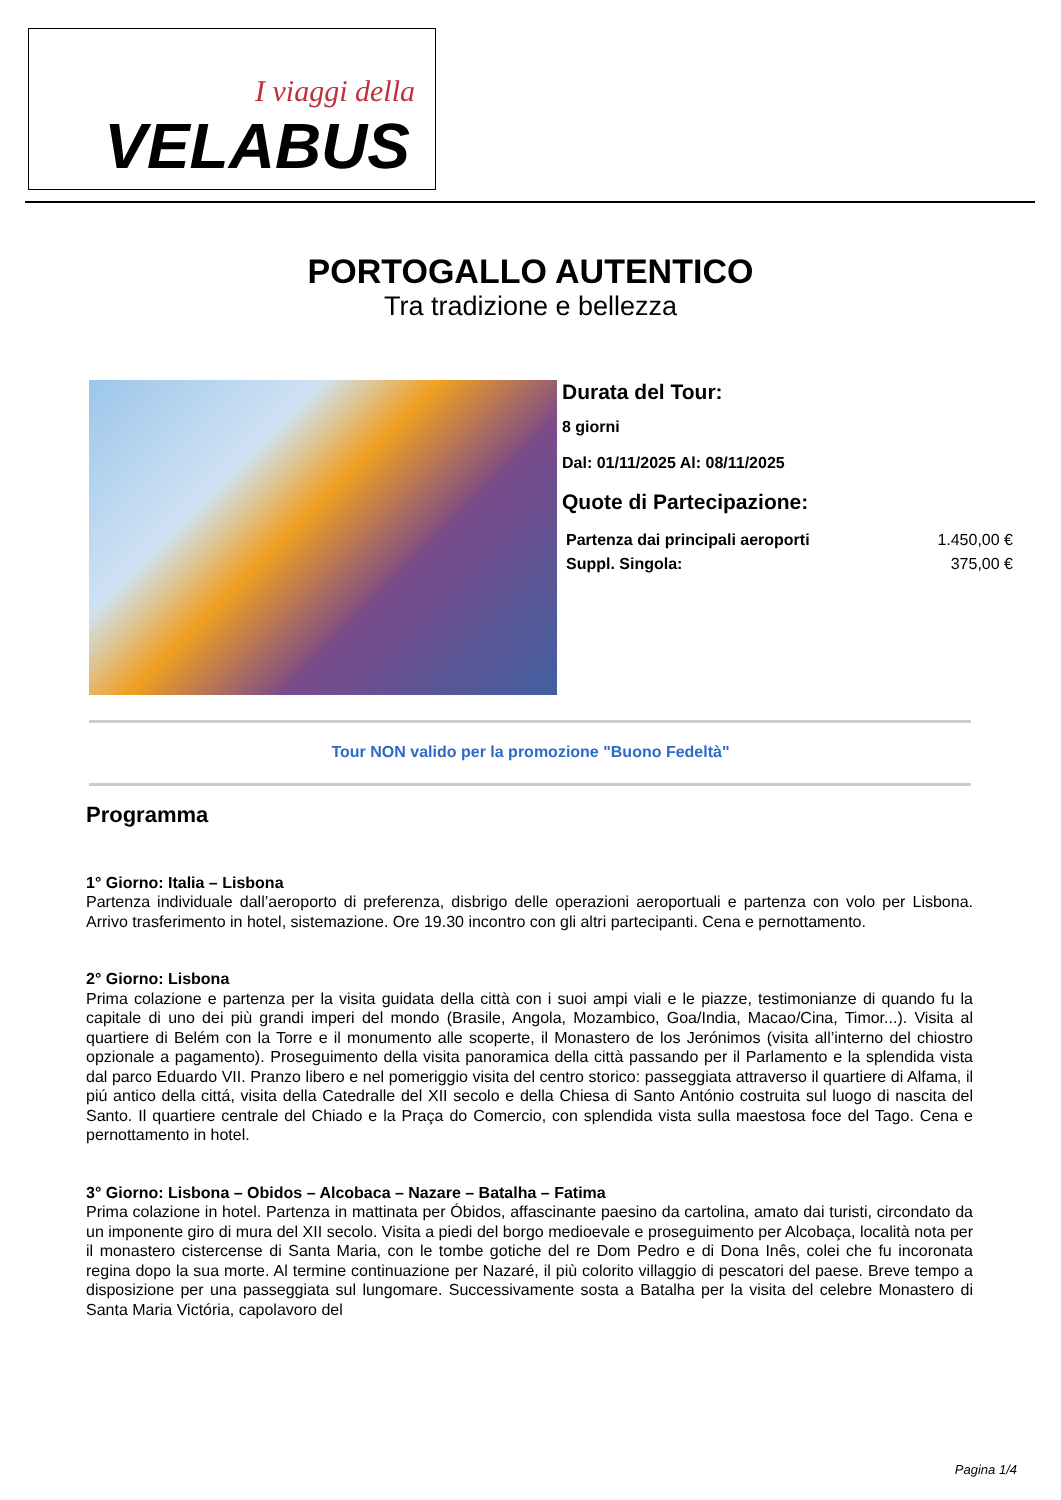I viaggi della
VELABUS
PORTOGALLO AUTENTICO
Tra tradizione e bellezza
Durata del Tour:
8 giorni
Dal: 01/11/2025 Al: 08/11/2025
Quote di Partecipazione:
| Partenza dai principali aeroporti | 1.450,00 € |
| Suppl. Singola: | 375,00 € |
Tour NON valido per la promozione "Buono Fedeltà"
Programma
1° Giorno: Italia – Lisbona
Partenza individuale dall’aeroporto di preferenza, disbrigo delle operazioni aeroportuali e partenza con volo per Lisbona. Arrivo trasferimento in hotel, sistemazione. Ore 19.30 incontro con gli altri partecipanti. Cena e pernottamento.
2° Giorno: Lisbona
Prima colazione e partenza per la visita guidata della città con i suoi ampi viali e le piazze, testimonianze di quando fu la capitale di uno dei più grandi imperi del mondo (Brasile, Angola, Mozambico, Goa/India, Macao/Cina, Timor...). Visita al quartiere di Belém con la Torre e il monumento alle scoperte, il Monastero de los Jerónimos (visita all’interno del chiostro opzionale a pagamento). Proseguimento della visita panoramica della città passando per il Parlamento e la splendida vista dal parco Eduardo VII. Pranzo libero e nel pomeriggio visita del centro storico: passeggiata attraverso il quartiere di Alfama, il piú antico della cittá, visita della Catedralle del XII secolo e della Chiesa di Santo António costruita sul luogo di nascita del Santo. Il quartiere centrale del Chiado e la Praça do Comercio, con splendida vista sulla maestosa foce del Tago. Cena e pernottamento in hotel.
3° Giorno: Lisbona – Obidos – Alcobaca – Nazare – Batalha – Fatima
Prima colazione in hotel. Partenza in mattinata per Óbidos, affascinante paesino da cartolina, amato dai turisti, circondato da un imponente giro di mura del XII secolo. Visita a piedi del borgo medioevale e proseguimento per Alcobaça, località nota per il monastero cistercense di Santa Maria, con le tombe gotiche del re Dom Pedro e di Dona Inês, colei che fu incoronata regina dopo la sua morte. Al termine continuazione per Nazaré, il più colorito villaggio di pescatori del paese. Breve tempo a disposizione per una passeggiata sul lungomare. Successivamente sosta a Batalha per la visita del celebre Monastero di Santa Maria Victória, capolavoro del
Pagina 1/4